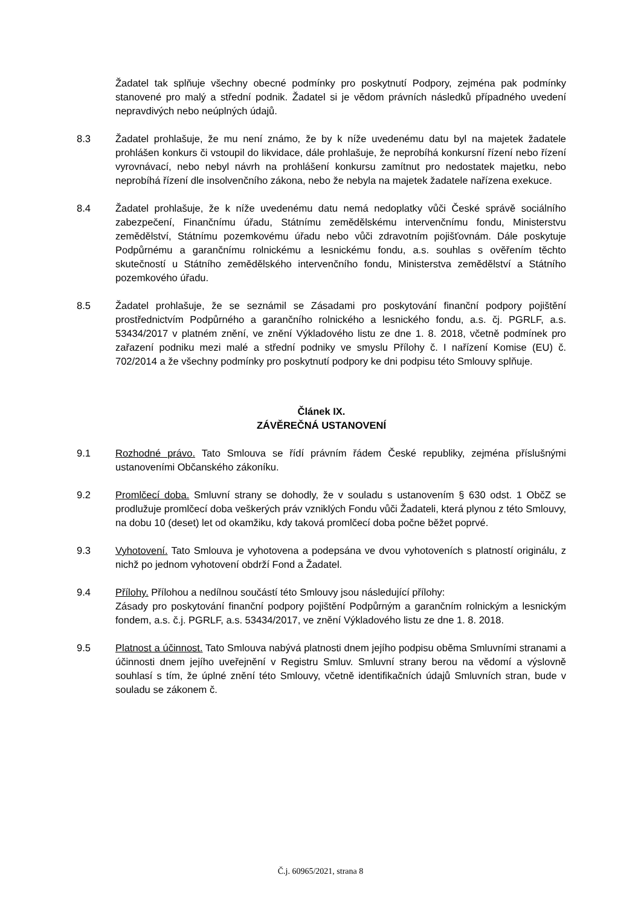Žadatel tak splňuje všechny obecné podmínky pro poskytnutí Podpory, zejména pak podmínky stanovené pro malý a střední podnik. Žadatel si je vědom právních následků případného uvedení nepravdivých nebo neúplných údajů.
8.3 Žadatel prohlašuje, že mu není známo, že by k níže uvedenému datu byl na majetek žadatele prohlášen konkurs či vstoupil do likvidace, dále prohlašuje, že neprobíhá konkursní řízení nebo řízení vyrovnávací, nebo nebyl návrh na prohlášení konkursu zamítnut pro nedostatek majetku, nebo neprobíhá řízení dle insolvenčního zákona, nebo že nebyla na majetek žadatele nařízena exekuce.
8.4 Žadatel prohlašuje, že k níže uvedenému datu nemá nedoplatky vůči České správě sociálního zabezpečení, Finančnímu úřadu, Státnímu zemědělskému intervenčnímu fondu, Ministerstvu zemědělství, Státnímu pozemkovému úřadu nebo vůči zdravotním pojišťovnám. Dále poskytuje Podpůrnému a garančnímu rolnickému a lesnickému fondu, a.s. souhlas s ověřením těchto skutečností u Státního zemědělského intervenčního fondu, Ministerstva zemědělství a Státního pozemkového úřadu.
8.5 Žadatel prohlašuje, že se seznámil se Zásadami pro poskytování finanční podpory pojištění prostřednictvím Podpůrného a garančního rolnického a lesnického fondu, a.s. čj. PGRLF, a.s. 53434/2017 v platném znění, ve znění Výkladového listu ze dne 1. 8. 2018, včetně podmínek pro zařazení podniku mezi malé a střední podniky ve smyslu Přílohy č. I nařízení Komise (EU) č. 702/2014 a že všechny podmínky pro poskytnutí podpory ke dni podpisu této Smlouvy splňuje.
Článek IX.
ZÁVĚREČNÁ USTANOVENÍ
9.1 Rozhodné právo. Tato Smlouva se řídí právním řádem České republiky, zejména příslušnými ustanoveními Občanského zákoníku.
9.2 Promlčecí doba. Smluvní strany se dohodly, že v souladu s ustanovením § 630 odst. 1 ObčZ se prodlužuje promlčecí doba veškerých práv vzniklých Fondu vůči Žadateli, která plynou z této Smlouvy, na dobu 10 (deset) let od okamžiku, kdy taková promlčecí doba počne běžet poprvé.
9.3 Vyhotovení. Tato Smlouva je vyhotovena a podepsána ve dvou vyhotoveních s platností originálu, z nichž po jednom vyhotovení obdrží Fond a Žadatel.
9.4 Přílohy. Přílohou a nedílnou součástí této Smlouvy jsou následující přílohy:
Zásady pro poskytování finanční podpory pojištění Podpůrným a garančním rolnickým a lesnickým fondem, a.s. č.j. PGRLF, a.s. 53434/2017, ve znění Výkladového listu ze dne 1. 8. 2018.
9.5 Platnost a účinnost. Tato Smlouva nabývá platnosti dnem jejího podpisu oběma Smluvními stranami a účinnosti dnem jejího uveřejnění v Registru Smluv. Smluvní strany berou na vědomí a výslovně souhlasí s tím, že úplné znění této Smlouvy, včetně identifikačních údajů Smluvních stran, bude v souladu se zákonem č.
Č.j. 60965/2021, strana 8